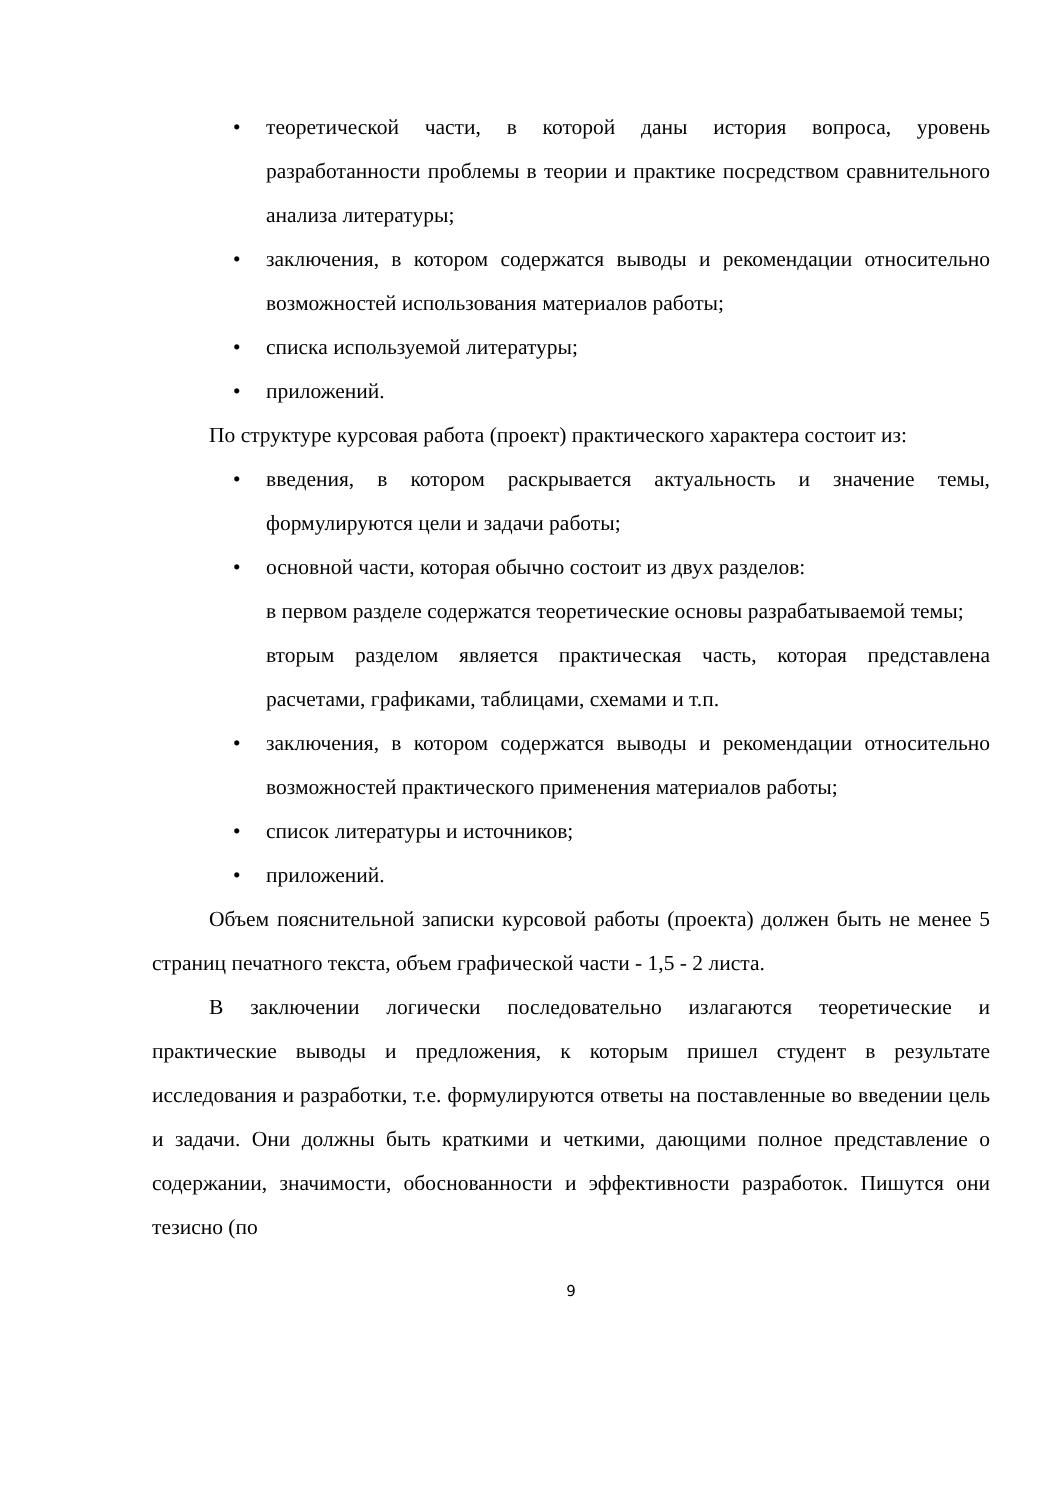• теоретической части, в которой даны история вопроса, уровень разработанности проблемы в теории и практике посредством сравнительного анализа литературы;
• заключения, в котором содержатся выводы и рекомендации относительно возможностей использования материалов работы;
• списка используемой литературы;
• приложений.
По структуре курсовая работа (проект) практического характера состоит из:
• введения, в котором раскрывается актуальность и значение темы, формулируются цели и задачи работы;
• основной части, которая обычно состоит из двух разделов:
в первом разделе содержатся теоретические основы разрабатываемой темы;
вторым разделом является практическая часть, которая представлена расчетами, графиками, таблицами, схемами и т.п.
• заключения, в котором содержатся выводы и рекомендации относительно возможностей практического применения материалов работы;
• список литературы и источников;
• приложений.
Объем пояснительной записки курсовой работы (проекта) должен быть не менее 5 страниц печатного текста, объем графической части - 1,5 - 2 листа.
В заключении логически последовательно излагаются теоретические и практические выводы и предложения, к которым пришел студент в результате исследования и разработки, т.е. формулируются ответы на поставленные во введении цель и задачи. Они должны быть краткими и четкими, дающими полное представление о содержании, значимости, обоснованности и эффективности разработок. Пишутся они тезисно (по
9